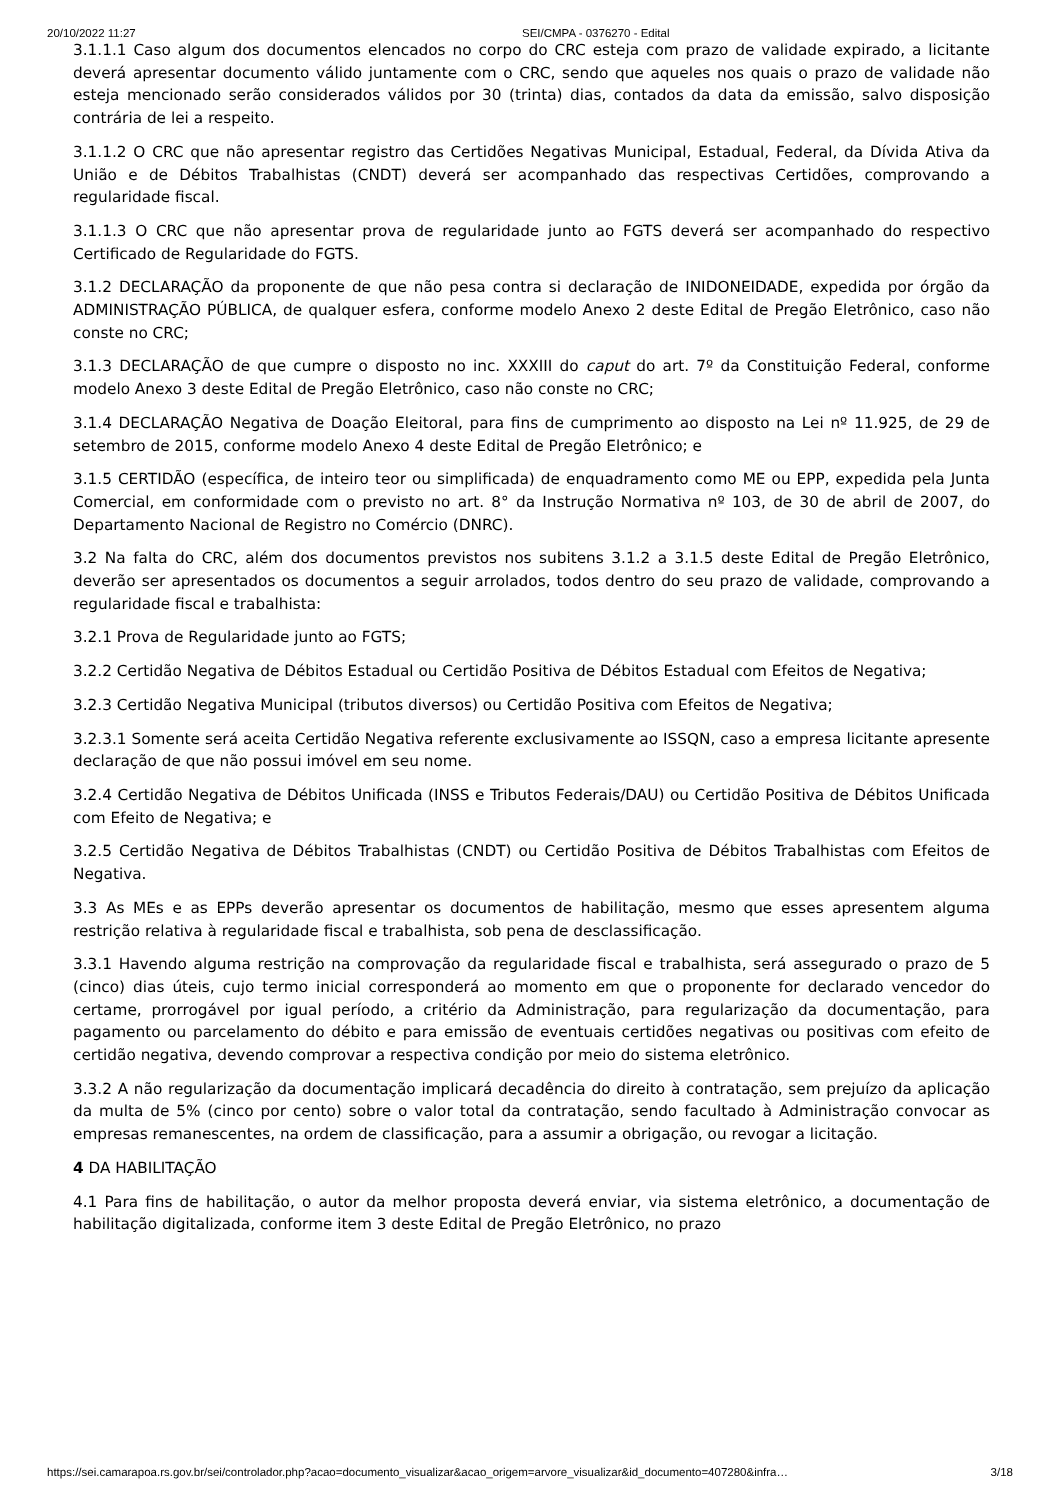20/10/2022 11:27 SEI/CMPA - 0376270 - Edital
3.1.1.1 Caso algum dos documentos elencados no corpo do CRC esteja com prazo de validade expirado, a licitante deverá apresentar documento válido juntamente com o CRC, sendo que aqueles nos quais o prazo de validade não esteja mencionado serão considerados válidos por 30 (trinta) dias, contados da data da emissão, salvo disposição contrária de lei a respeito.
3.1.1.2 O CRC que não apresentar registro das Certidões Negativas Municipal, Estadual, Federal, da Dívida Ativa da União e de Débitos Trabalhistas (CNDT) deverá ser acompanhado das respectivas Certidões, comprovando a regularidade fiscal.
3.1.1.3 O CRC que não apresentar prova de regularidade junto ao FGTS deverá ser acompanhado do respectivo Certificado de Regularidade do FGTS.
3.1.2 DECLARAÇÃO da proponente de que não pesa contra si declaração de INIDONEIDADE, expedida por órgão da ADMINISTRAÇÃO PÚBLICA, de qualquer esfera, conforme modelo Anexo 2 deste Edital de Pregão Eletrônico, caso não conste no CRC;
3.1.3 DECLARAÇÃO de que cumpre o disposto no inc. XXXIII do caput do art. 7º da Constituição Federal, conforme modelo Anexo 3 deste Edital de Pregão Eletrônico, caso não conste no CRC;
3.1.4 DECLARAÇÃO Negativa de Doação Eleitoral, para fins de cumprimento ao disposto na Lei nº 11.925, de 29 de setembro de 2015, conforme modelo Anexo 4 deste Edital de Pregão Eletrônico; e
3.1.5 CERTIDÃO (específica, de inteiro teor ou simplificada) de enquadramento como ME ou EPP, expedida pela Junta Comercial, em conformidade com o previsto no art. 8° da Instrução Normativa nº 103, de 30 de abril de 2007, do Departamento Nacional de Registro no Comércio (DNRC).
3.2 Na falta do CRC, além dos documentos previstos nos subitens 3.1.2 a 3.1.5 deste Edital de Pregão Eletrônico, deverão ser apresentados os documentos a seguir arrolados, todos dentro do seu prazo de validade, comprovando a regularidade fiscal e trabalhista:
3.2.1 Prova de Regularidade junto ao FGTS;
3.2.2 Certidão Negativa de Débitos Estadual ou Certidão Positiva de Débitos Estadual com Efeitos de Negativa;
3.2.3 Certidão Negativa Municipal (tributos diversos) ou Certidão Positiva com Efeitos de Negativa;
3.2.3.1 Somente será aceita Certidão Negativa referente exclusivamente ao ISSQN, caso a empresa licitante apresente declaração de que não possui imóvel em seu nome.
3.2.4 Certidão Negativa de Débitos Unificada (INSS e Tributos Federais/DAU) ou Certidão Positiva de Débitos Unificada com Efeito de Negativa; e
3.2.5 Certidão Negativa de Débitos Trabalhistas (CNDT) ou Certidão Positiva de Débitos Trabalhistas com Efeitos de Negativa.
3.3 As MEs e as EPPs deverão apresentar os documentos de habilitação, mesmo que esses apresentem alguma restrição relativa à regularidade fiscal e trabalhista, sob pena de desclassificação.
3.3.1 Havendo alguma restrição na comprovação da regularidade fiscal e trabalhista, será assegurado o prazo de 5 (cinco) dias úteis, cujo termo inicial corresponderá ao momento em que o proponente for declarado vencedor do certame, prorrogável por igual período, a critério da Administração, para regularização da documentação, para pagamento ou parcelamento do débito e para emissão de eventuais certidões negativas ou positivas com efeito de certidão negativa, devendo comprovar a respectiva condição por meio do sistema eletrônico.
3.3.2 A não regularização da documentação implicará decadência do direito à contratação, sem prejuízo da aplicação da multa de 5% (cinco por cento) sobre o valor total da contratação, sendo facultado à Administração convocar as empresas remanescentes, na ordem de classificação, para a assumir a obrigação, ou revogar a licitação.
4 DA HABILITAÇÃO
4.1 Para fins de habilitação, o autor da melhor proposta deverá enviar, via sistema eletrônico, a documentação de habilitação digitalizada, conforme item 3 deste Edital de Pregão Eletrônico, no prazo
https://sei.camarapoa.rs.gov.br/sei/controlador.php?acao=documento_visualizar&acao_origem=arvore_visualizar&id_documento=407280&infra… 3/18